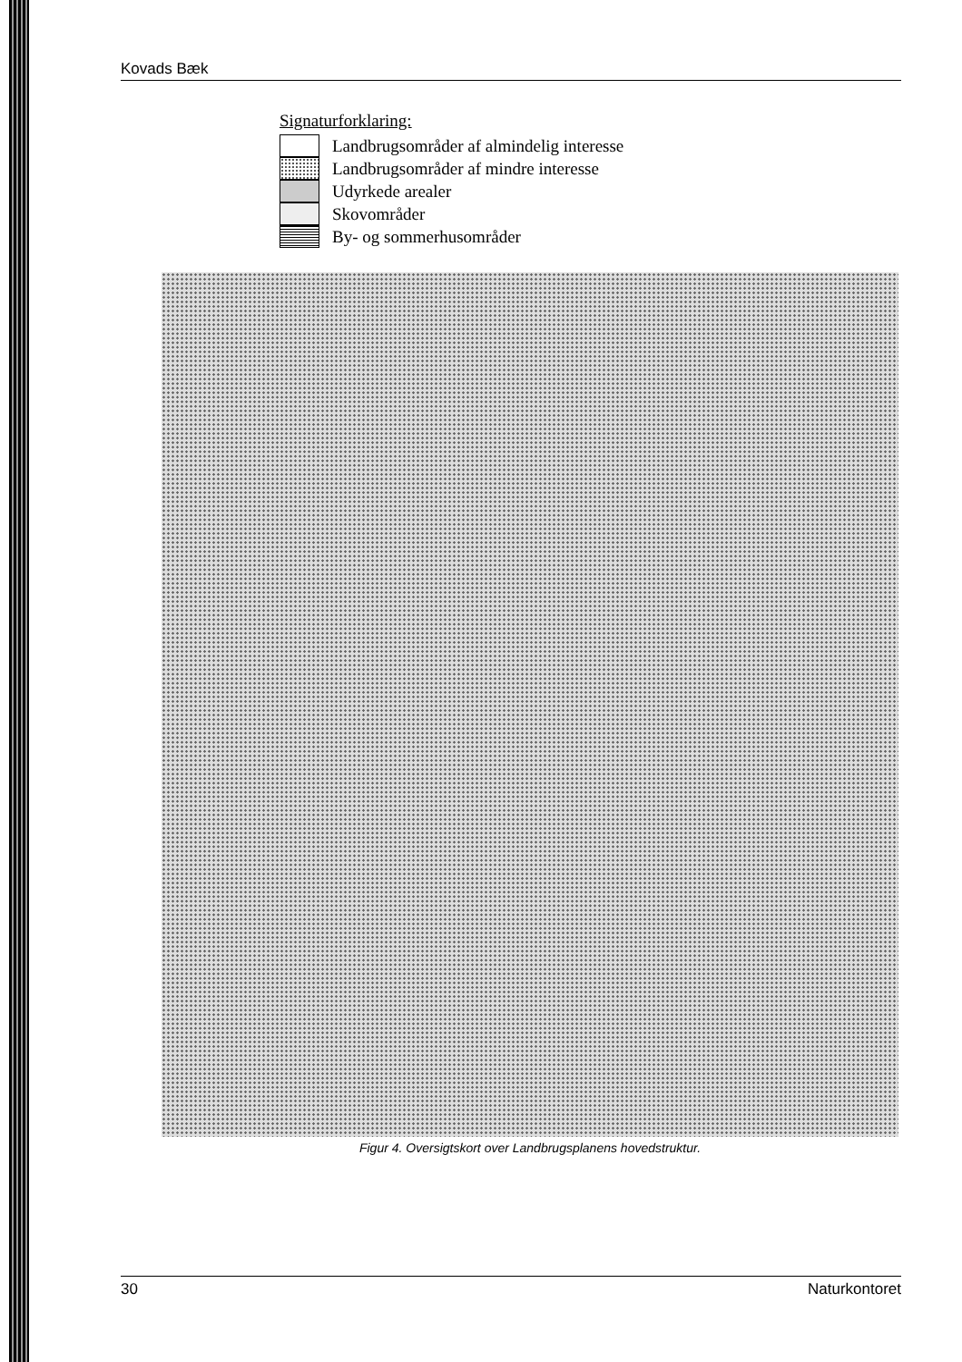Kovads Bæk
Signaturforklaring:
Landbrugsområder af almindelig interesse
Landbrugsområder af mindre interesse
Udyrkede arealer
Skovområder
By- og sommerhusområder
Figur 4. Oversigtskort over Landbrugsplanens hovedstruktur.
30 Naturkontoret